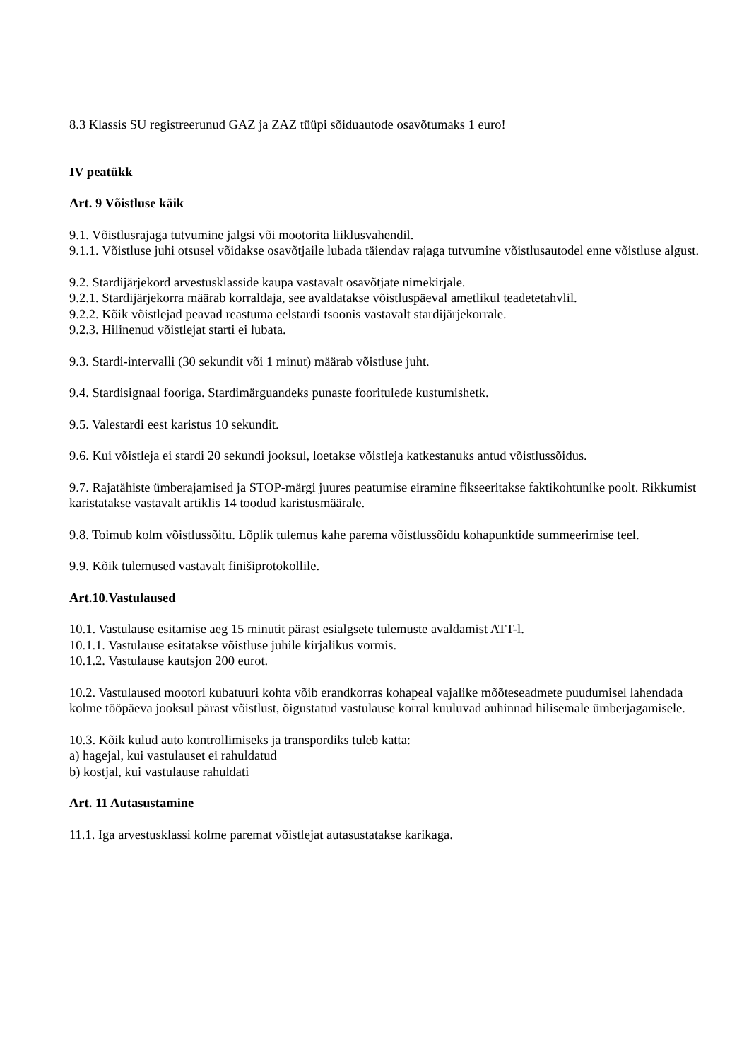8.3 Klassis SU registreerunud GAZ ja ZAZ tüüpi sõiduautode osavõtumaks 1 euro!
IV peatükk
Art. 9 Võistluse käik
9.1. Võistlusrajaga tutvumine jalgsi või mootorita liiklusvahendil.
9.1.1. Võistluse juhi otsusel võidakse osavõtjaile lubada täiendav rajaga tutvumine võistlusautodel enne võistluse algust.
9.2. Stardijärjekord arvestusklasside kaupa vastavalt osavõtjate nimekirjale.
9.2.1. Stardijärjekorra määrab korraldaja, see avaldatakse võistluspäeval ametlikul teadetetahvlil.
9.2.2. Kõik võistlejad peavad reastuma eelstardi tsoonis vastavalt stardijärjekorrale.
9.2.3. Hilinenud võistlejat starti ei lubata.
9.3. Stardi-intervalli (30 sekundit või 1 minut) määrab võistluse juht.
9.4. Stardisignaal fooriga. Stardimärguandeks punaste fooritulede kustumishetk.
9.5. Valestardi eest karistus 10 sekundit.
9.6. Kui võistleja ei stardi 20 sekundi jooksul, loetakse võistleja katkestanuks antud võistlussõidus.
9.7. Rajatähiste ümberajamised ja STOP-märgi juures peatumise eiramine fikseeritakse faktikohtunike poolt. Rikkumist karistatakse vastavalt artiklis 14 toodud karistusmäärale.
9.8. Toimub kolm võistlussõitu. Lõplik tulemus kahe parema võistlussõidu kohapunktide summeerimise teel.
9.9. Kõik tulemused vastavalt finišiprotokollile.
Art.10.Vastulaused
10.1. Vastulause esitamise aeg 15 minutit pärast esialgsete tulemuste avaldamist ATT-l.
10.1.1. Vastulause esitatakse võistluse juhile kirjalikus vormis.
10.1.2. Vastulause kautsjon 200 eurot.
10.2. Vastulaused mootori kubatuuri kohta võib erandkorras kohapeal vajalike mõõteseadmete puudumisel lahendada kolme tööpäeva jooksul pärast võistlust, õigustatud vastulause korral kuuluvad auhinnad hilisemale ümberjagamisele.
10.3. Kõik kulud auto kontrollimiseks ja transpordiks tuleb katta:
a) hagejal, kui vastulauset ei rahuldatud
b) kostjal, kui vastulause rahuldati
Art. 11 Autasustamine
11.1. Iga arvestusklassi kolme paremat võistlejat autasustatakse karikaga.